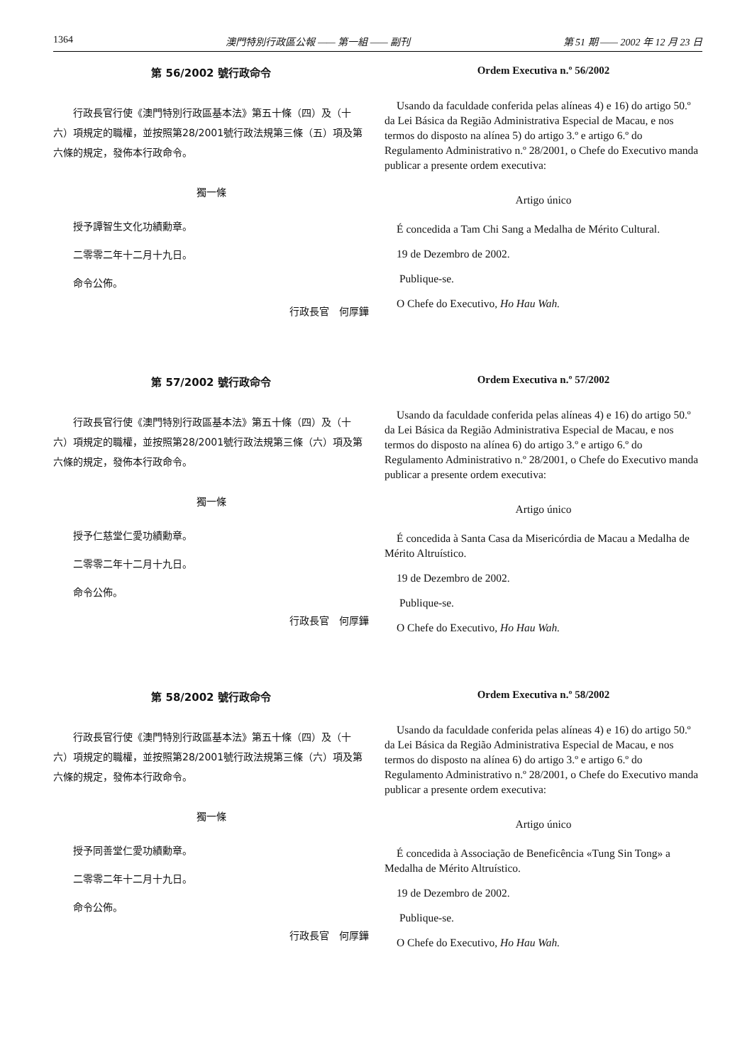1364 澳門特別行政區公報 —— 第一組 —— 副刊 第 51 期 —— 2002 年 12 月 23 日
第 56/2002 號行政命令
行政長官行使《澳門特別行政區基本法》第五十條（四）及（十六）項規定的職權，並按照第28/2001號行政法規第三條（五）項及第六條的規定，發佈本行政命令。
獨一條
授予譚智生文化功績勳章。
二零零二年十二月十九日。
命令公佈。
行政長官　何厚鏵
Ordem Executiva n.º 56/2002
Usando da faculdade conferida pelas alíneas 4) e 16) do artigo 50.º da Lei Básica da Região Administrativa Especial de Macau, e nos termos do disposto na alínea 5) do artigo 3.º e artigo 6.º do Regulamento Administrativo n.º 28/2001, o Chefe do Executivo manda publicar a presente ordem executiva:
Artigo único
É concedida a Tam Chi Sang a Medalha de Mérito Cultural.
19 de Dezembro de 2002.
Publique-se.
O Chefe do Executivo, Ho Hau Wah.
第 57/2002 號行政命令
行政長官行使《澳門特別行政區基本法》第五十條（四）及（十六）項規定的職權，並按照第28/2001號行政法規第三條（六）項及第六條的規定，發佈本行政命令。
獨一條
授予仁慈堂仁愛功績勳章。
二零零二年十二月十九日。
命令公佈。
行政長官　何厚鏵
Ordem Executiva n.º 57/2002
Usando da faculdade conferida pelas alíneas 4) e 16) do artigo 50.º da Lei Básica da Região Administrativa Especial de Macau, e nos termos do disposto na alínea 6) do artigo 3.º e artigo 6.º do Regulamento Administrativo n.º 28/2001, o Chefe do Executivo manda publicar a presente ordem executiva:
Artigo único
É concedida à Santa Casa da Misericórdia de Macau a Medalha de Mérito Altruístico.
19 de Dezembro de 2002.
Publique-se.
O Chefe do Executivo, Ho Hau Wah.
第 58/2002 號行政命令
行政長官行使《澳門特別行政區基本法》第五十條（四）及（十六）項規定的職權，並按照第28/2001號行政法規第三條（六）項及第六條的規定，發佈本行政命令。
獨一條
授予同善堂仁愛功績勳章。
二零零二年十二月十九日。
命令公佈。
行政長官　何厚鏵
Ordem Executiva n.º 58/2002
Usando da faculdade conferida pelas alíneas 4) e 16) do artigo 50.º da Lei Básica da Região Administrativa Especial de Macau, e nos termos do disposto na alínea 6) do artigo 3.º e artigo 6.º do Regulamento Administrativo n.º 28/2001, o Chefe do Executivo manda publicar a presente ordem executiva:
Artigo único
É concedida à Associação de Beneficência «Tung Sin Tong» a Medalha de Mérito Altruístico.
19 de Dezembro de 2002.
Publique-se.
O Chefe do Executivo, Ho Hau Wah.